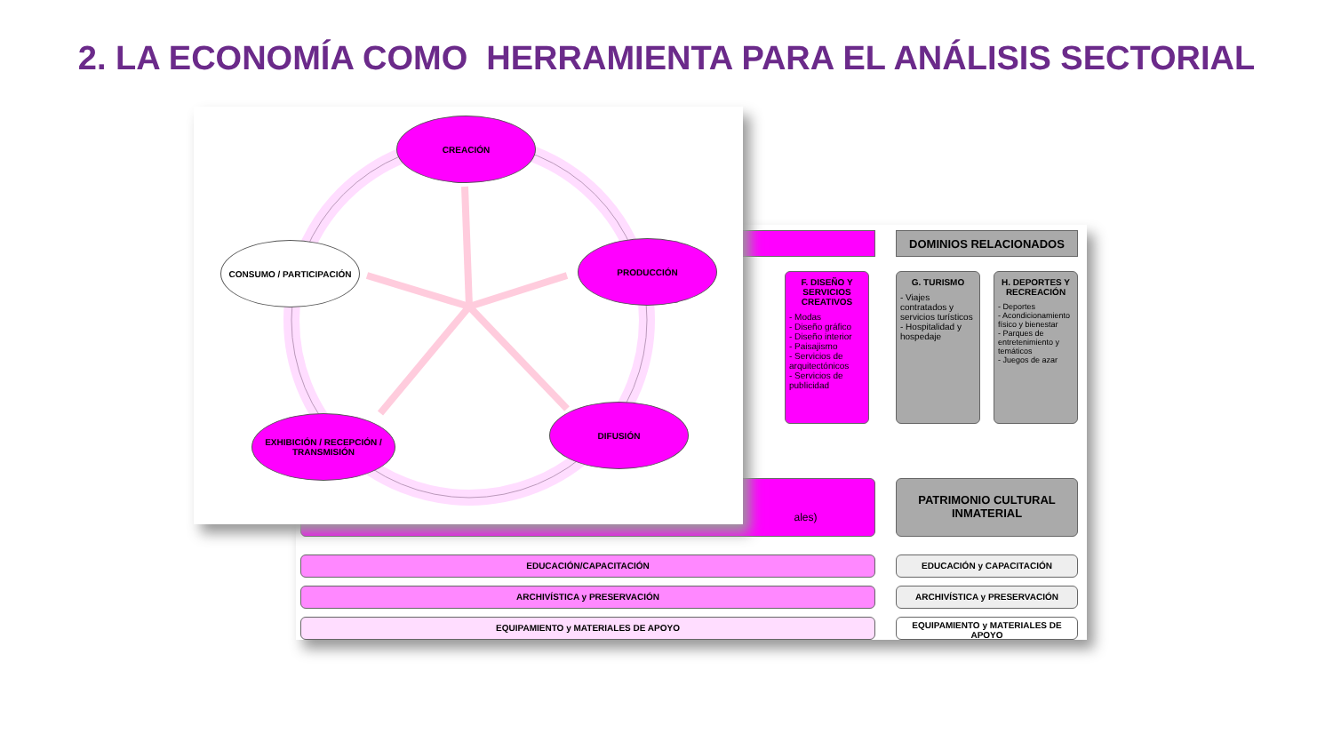2. LA ECONOMÍA COMO HERRAMIENTA PARA EL ANÁLISIS SECTORIAL
DOMINIOS RELACIONADOS
F. DISEÑO Y SERVICIOS CREATIVOS
- Modas
- Diseño gráfico
- Diseño interior
- Paisajismo
- Servicios de arquitectónicos
- Servicios de publicidad
G. TURISMO
- Viajes contratados y servicios turísticos
- Hospitalidad y hospedaje
H. DEPORTES Y RECREACIÓN
- Deportes
- Acondicionamiento físico y bienestar
- Parques de entretenimiento y temáticos
- Juegos de azar
ales)
PATRIMONIO CULTURAL INMATERIAL
EDUCACIÓN/CAPACITACIÓN EDUCACIÓN y CAPACITACIÓN
ARCHIVÍSTICA y PRESERVACIÓN ARCHIVÍSTICA y PRESERVACIÓN
EQUIPAMIENTO y MATERIALES DE APOYO EQUIPAMIENTO y MATERIALES DE APOYO
CREACIÓN
PRODUCCIÓN
DIFUSIÓN
EXHIBICIÓN / RECEPCIÓN / TRANSMISIÓN
CONSUMO / PARTICIPACIÓN